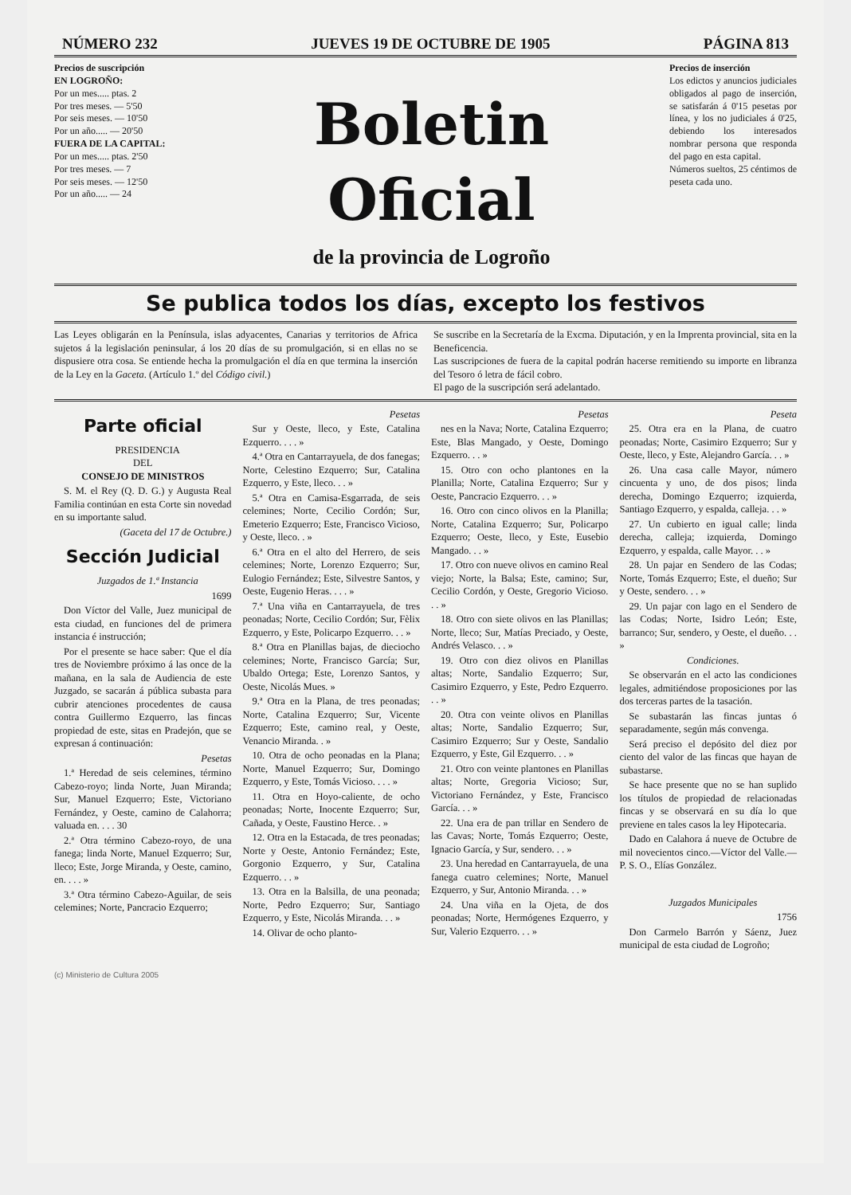NÚMERO 232 JUEVES 19 DE OCTUBRE DE 1905 PÁGINA 813
Precios de suscripción
EN LOGROÑO:
Por un mes..... ptas. 2
Por tres meses. — 5'50
Por seis meses. — 10'50
Por un año..... — 20'50
FUERA DE LA CAPITAL:
Por un mes..... ptas. 2'50
Por tres meses. — 7
Por seis meses. — 12'50
Por un año..... — 24
Boletin Oficial
de la provincia de Logroño
Precios de inserción
Los edictos y anuncios judiciales obligados al pago de inserción, se satisfarán á 0'15 pesetas por línea, y los no judiciales á 0'25, debiendo los interesados nombrar persona que responda del pago en esta capital.
Números sueltos, 25 céntimos de peseta cada uno.
Se publica todos los días, excepto los festivos
Las Leyes obligarán en la Península, islas adyacentes, Canarias y territorios de Africa sujetos á la legislación peninsular, á los 20 días de su promulgación, si en ellas no se dispusiere otra cosa. Se entiende hecha la promulgación el día en que termina la inserción de la Ley en la Gaceta. (Artículo 1.º del Código civil.)
Se suscribe en la Secretaría de la Excma. Diputación, y en la Imprenta provincial, sita en la Beneficencia.
Las suscripciones de fuera de la capital podrán hacerse remitiendo su importe en libranza del Tesoro ó letra de fácil cobro.
El pago de la suscripción será adelantado.
Parte oficial
PRESIDENCIA
DEL
CONSEJO DE MINISTROS
S. M. el Rey (Q. D. G.) y Augusta Real Familia continúan en esta Corte sin novedad en su importante salud.
(Gaceta del 17 de Octubre.)
Sección Judicial
Juzgados de 1.ª Instancia
1699
Don Víctor del Valle, Juez municipal de esta ciudad, en funciones del de primera instancia é instrucción;
Por el presente se hace saber: Que el día tres de Noviembre próximo á las once de la mañana, en la sala de Audiencia de este Juzgado, se sacarán á pública subasta para cubrir atenciones procedentes de causa contra Guillermo Ezquerro, las fincas propiedad de este, sitas en Pradejón, que se expresan á continuación:
Pesetas
1.ª Heredad de seis celemines, término Cabezo-royo; linda Norte, Juan Miranda; Sur, Manuel Ezquerro; Este, Victoriano Fernández, y Oeste, camino de Calahorra; valuada en. . . . 30
2.ª Otra término Cabezo-royo, de una fanega; linda Norte, Manuel Ezquerro; Sur, lleco; Este, Jorge Miranda, y Oeste, camino, en. . . . »
3.ª Otra término Cabezo-Aguilar, de seis celemines; Norte, Pancracio Ezquerro;
Pesetas
Sur y Oeste, lleco, y Este, Catalina Ezquerro. . . . »
4.ª Otra en Cantarrayuela, de dos fanegas; Norte, Celestino Ezquerro; Sur, Catalina Ezquerro, y Este, lleco. . . »
5.ª Otra en Camisa-Esgarrada, de seis celemines; Norte, Cecilio Cordón; Sur, Emeterio Ezquerro; Este, Francisco Vicioso, y Oeste, lleco. . »
6.ª Otra en el alto del Herrero, de seis celemines; Norte, Lorenzo Ezquerro; Sur, Eulogio Fernández; Este, Silvestre Santos, y Oeste, Eugenio Heras. . . . »
7.ª Una viña en Cantarrayuela, de tres peonadas; Norte, Cecilio Cordón; Sur, Fèlix Ezquerro, y Este, Policarpo Ezquerro. . . »
8.ª Otra en Planillas bajas, de dieciocho celemines; Norte, Francisco García; Sur, Ubaldo Ortega; Este, Lorenzo Santos, y Oeste, Nicolás Mues. »
9.ª Otra en la Plana, de tres peonadas; Norte, Catalina Ezquerro; Sur, Vicente Ezquerro; Este, camino real, y Oeste, Venancio Miranda. . »
10. Otra de ocho peonadas en la Plana; Norte, Manuel Ezquerro; Sur, Domingo Ezquerro, y Este, Tomás Vicioso. . . . »
11. Otra en Hoyo-caliente, de ocho peonadas; Norte, Inocente Ezquerro; Sur, Cañada, y Oeste, Faustino Herce. . »
12. Otra en la Estacada, de tres peonadas; Norte y Oeste, Antonio Fernández; Este, Gorgonio Ezquerro, y Sur, Catalina Ezquerro. . . »
13. Otra en la Balsilla, de una peonada; Norte, Pedro Ezquerro; Sur, Santiago Ezquerro, y Este, Nicolás Miranda. . . »
14. Olivar de ocho planto-
Pesetas
nes en la Nava; Norte, Catalina Ezquerro; Este, Blas Mangado, y Oeste, Domingo Ezquerro. . . »
15. Otro con ocho plantones en la Planilla; Norte, Catalina Ezquerro; Sur y Oeste, Pancracio Ezquerro. . . »
16. Otro con cinco olivos en la Planilla; Norte, Catalina Ezquerro; Sur, Policarpo Ezquerro; Oeste, lleco, y Este, Eusebio Mangado. . . »
17. Otro con nueve olivos en camino Real viejo; Norte, la Balsa; Este, camino; Sur, Cecilio Cordón, y Oeste, Gregorio Vicioso. . . »
18. Otro con siete olivos en las Planillas; Norte, lleco; Sur, Matías Preciado, y Oeste, Andrés Velasco. . . »
19. Otro con diez olivos en Planillas altas; Norte, Sandalio Ezquerro; Sur, Casimiro Ezquerro, y Este, Pedro Ezquerro. . . »
20. Otra con veinte olivos en Planillas altas; Norte, Sandalio Ezquerro; Sur, Casimiro Ezquerro; Sur y Oeste, Sandalio Ezquerro, y Este, Gil Ezquerro. . . »
21. Otro con veinte plantones en Planillas altas; Norte, Gregoria Vicioso; Sur, Victoriano Fernández, y Este, Francisco García. . . »
22. Una era de pan trillar en Sendero de las Cavas; Norte, Tomás Ezquerro; Oeste, Ignacio García, y Sur, sendero. . . »
23. Una heredad en Cantarrayuela, de una fanega cuatro celemines; Norte, Manuel Ezquerro, y Sur, Antonio Miranda. . . »
24. Una viña en la Ojeta, de dos peonadas; Norte, Hermógenes Ezquerro, y Sur, Valerio Ezquerro. . . »
Peseta
25. Otra era en la Plana, de cuatro peonadas; Norte, Casimiro Ezquerro; Sur y Oeste, lleco, y Este, Alejandro García. . . »
26. Una casa calle Mayor, número cincuenta y uno, de dos pisos; linda derecha, Domingo Ezquerro; izquierda, Santiago Ezquerro, y espalda, calleja. . . »
27. Un cubierto en igual calle; linda derecha, calleja; izquierda, Domingo Ezquerro, y espalda, calle Mayor. . . »
28. Un pajar en Sendero de las Codas; Norte, Tomás Ezquerro; Este, el dueño; Sur y Oeste, sendero. . . »
29. Un pajar con lago en el Sendero de las Codas; Norte, Isidro León; Este, barranco; Sur, sendero, y Oeste, el dueño. . . »
Condiciones.
Se observarán en el acto las condiciones legales, admitiéndose proposiciones por las dos terceras partes de la tasación.
Se subastarán las fincas juntas ó separadamente, según más convenga.
Será preciso el depósito del diez por ciento del valor de las fincas que hayan de subastarse.
Se hace presente que no se han suplido los títulos de propiedad de relacionadas fincas y se observará en su día lo que previene en tales casos la ley Hipotecaria.
Dado en Calahora á nueve de Octubre de mil novecientos cinco.—Víctor del Valle.—P. S. O., Elías González.
Juzgados Municipales
1756
Don Carmelo Barrón y Sáenz, Juez municipal de esta ciudad de Logroño;
(c) Ministerio de Cultura 2005